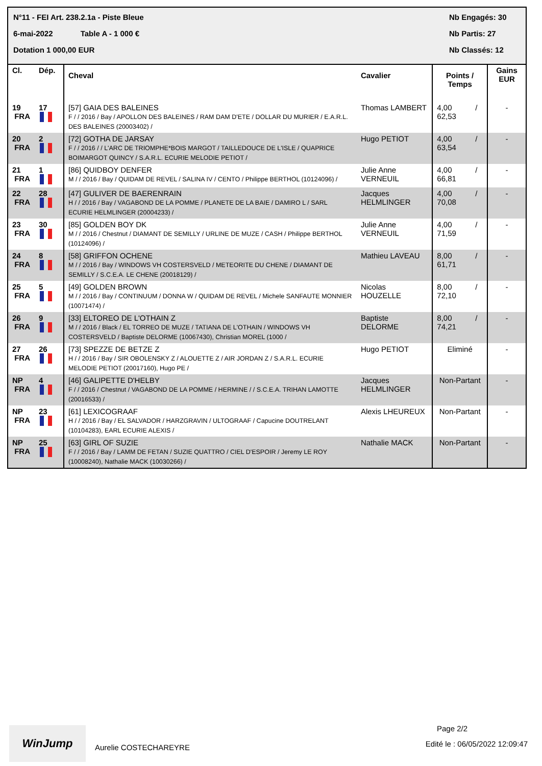N°11 - FEI Art. 238.2.1a - Piste Bleue Nb Engagés: 30
6-mai-2022 Table A - 1 000 € Nb Partis: 27
Dotation 1 000,00 EUR Nb Classés: 12
| Cl. | Dép. | Cheval | Cavalier | Points / Temps | Gains EUR |
| --- | --- | --- | --- | --- | --- |
| 19 FRA | 17 | [57] GAIA DES BALEINES F / / 2016 / Bay / APOLLON DES BALEINES / RAM DAM D'ETE / DOLLAR DU MURIER / E.A.R.L. DES BALEINES (20003402) / | Thomas LAMBERT | 4,00 / 62,53 | - |
| 20 FRA | 2 | [72] GOTHA DE JARSAY F / / 2016 / / L'ARC DE TRIOMPHE*BOIS MARGOT / TAILLEDOUCE DE L'ISLE / QUAPRICE BOIMARGOT QUINCY / S.A.R.L. ECURIE MELODIE PETIOT / | Hugo PETIOT | 4,00 / 63,54 | - |
| 21 FRA | 1 | [86] QUIDBOY DENFER M / / 2016 / Bay / QUIDAM DE REVEL / SALINA IV / CENTO / Philippe BERTHOL (10124096) / | Julie Anne VERNEUIL | 4,00 / 66,81 | - |
| 22 FRA | 28 | [47] GULIVER DE BAERENRAIN H / / 2016 / Bay / VAGABOND DE LA POMME / PLANETE DE LA BAIE / DAMIRO L / SARL ECURIE HELMLINGER (20004233) / | Jacques HELMLINGER | 4,00 / 70,08 | - |
| 23 FRA | 30 | [85] GOLDEN BOY DK M / / 2016 / Chestnut / DIAMANT DE SEMILLY / URLINE DE MUZE / CASH / Philippe BERTHOL (10124096) / | Julie Anne VERNEUIL | 4,00 / 71,59 | - |
| 24 FRA | 8 | [58] GRIFFON OCHENE M / / 2016 / Bay / WINDOWS VH COSTERSVELD / METEORITE DU CHENE / DIAMANT DE SEMILLY / S.C.E.A. LE CHENE (20018129) / | Mathieu LAVEAU | 8,00 / 61,71 | - |
| 25 FRA | 5 | [49] GOLDEN BROWN M / / 2016 / Bay / CONTINUUM / DONNA W / QUIDAM DE REVEL / Michele SANFAUTE MONNIER (10071474) / | Nicolas HOUZELLE | 8,00 / 72,10 | - |
| 26 FRA | 9 | [33] ELTOREO DE L'OTHAIN Z M / / 2016 / Black / EL TORREO DE MUZE / TATIANA DE L'OTHAIN / WINDOWS VH COSTERSVELD / Baptiste DELORME (10067430), Christian MOREL (1000 / | Baptiste DELORME | 8,00 / 74,21 | - |
| 27 FRA | 26 | [73] SPEZZE DE BETZE Z H / / 2016 / Bay / SIR OBOLENSKY Z / ALOUETTE Z / AIR JORDAN Z / S.A.R.L. ECURIE MELODIE PETIOT (20017160), Hugo PE / | Hugo PETIOT | Eliminé | - |
| NP FRA | 4 | [46] GALIPETTE D'HELBY F / / 2016 / Chestnut / VAGABOND DE LA POMME / HERMINE / / S.C.E.A. TRIHAN LAMOTTE (20016533) / | Jacques HELMLINGER | Non-Partant | - |
| NP FRA | 23 | [61] LEXICOGRAAF H / / 2016 / Bay / EL SALVADOR / HARZGRAVIN / ULTOGRAAF / Capucine DOUTRELANT (10104283), EARL ECURIE ALEXIS / | Alexis LHEUREUX | Non-Partant | - |
| NP FRA | 25 | [63] GIRL OF SUZIE F / / 2016 / Bay / LAMM DE FETAN / SUZIE QUATTRO / CIEL D'ESPOIR / Jeremy LE ROY (10008240), Nathalie MACK (10030266) / | Nathalie MACK | Non-Partant | - |
WinJump
Aurelie COSTECHAREYRE
Page 2/2
Edité le : 06/05/2022 12:09:47